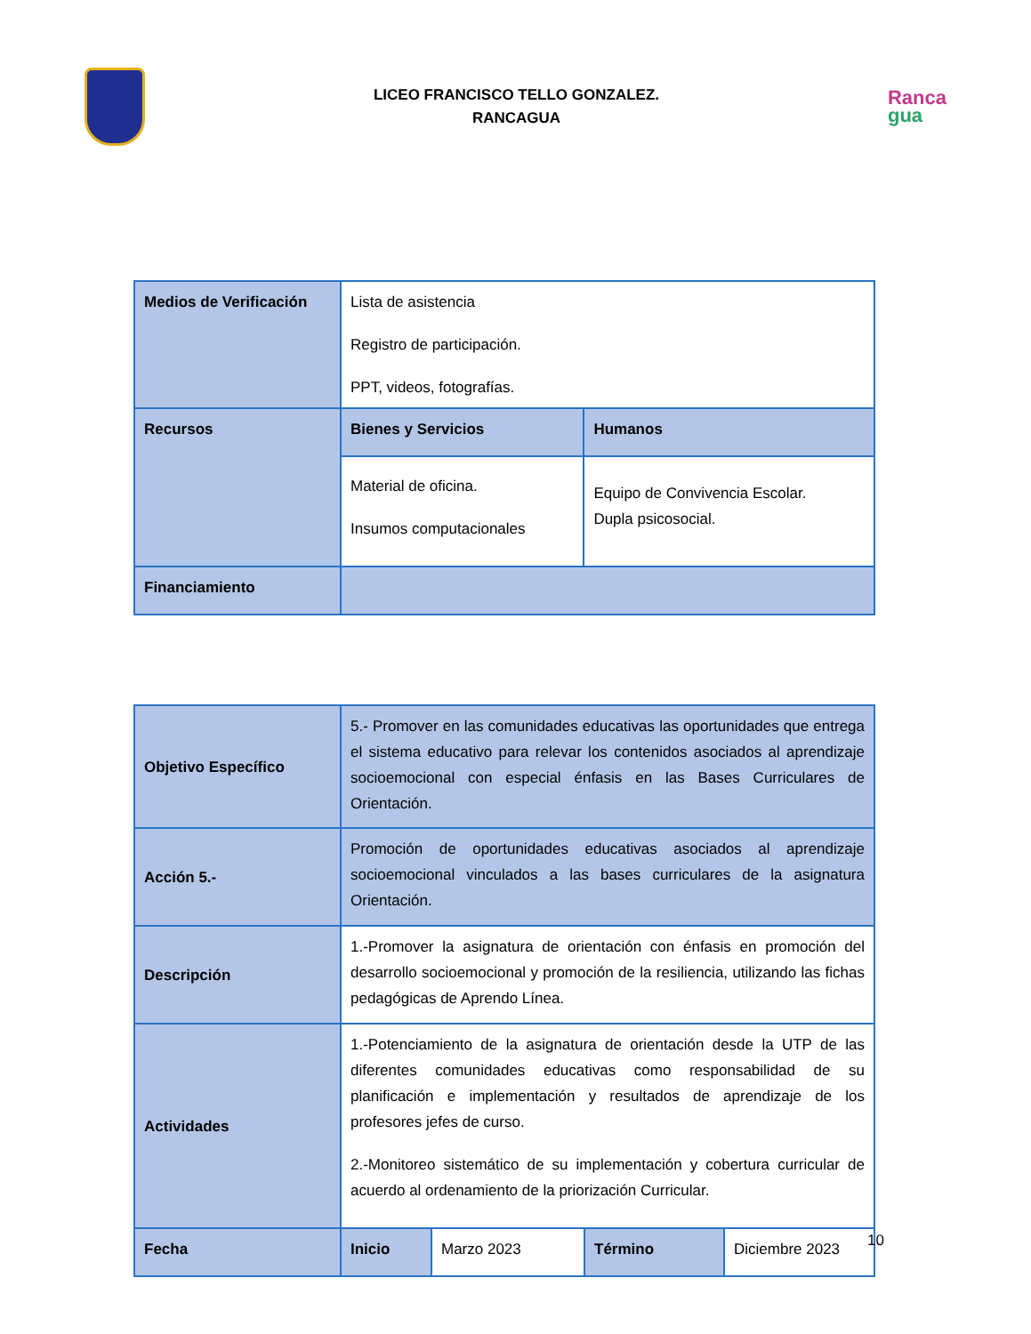LICEO FRANCISCO TELLO GONZALEZ.
RANCAGUA
Ranca
gua
| Medios de Verificación | Lista de asistencia Registro de participación. PPT, videos, fotografías. | |
| Recursos | Bienes y Servicios | Humanos |
| | Material de oficina. Insumos computacionales | Equipo de Convivencia Escolar. Dupla psicosocial. |
| Financiamiento | | |
| Objetivo Específico | 5.- Promover en las comunidades educativas las oportunidades que entrega el sistema educativo para relevar los contenidos asociados al aprendizaje socioemocional con especial énfasis en las Bases Curriculares de Orientación. | | | |
| Acción 5.- | Promoción de oportunidades educativas asociados al aprendizaje socioemocional vinculados a las bases curriculares de la asignatura Orientación. | | | |
| Descripción | 1.-Promover la asignatura de orientación con énfasis en promoción del desarrollo socioemocional y promoción de la resiliencia, utilizando las fichas pedagógicas de Aprendo Línea. | | | |
| Actividades | 1.-Potenciamiento de la asignatura de orientación desde la UTP de las diferentes comunidades educativas como responsabilidad de su planificación e implementación y resultados de aprendizaje de los profesores jefes de curso. 2.-Monitoreo sistemático de su implementación y cobertura curricular de acuerdo al ordenamiento de la priorización Curricular. | | | |
| Fecha | Inicio | Marzo 2023 | Término | Diciembre 2023 |
10